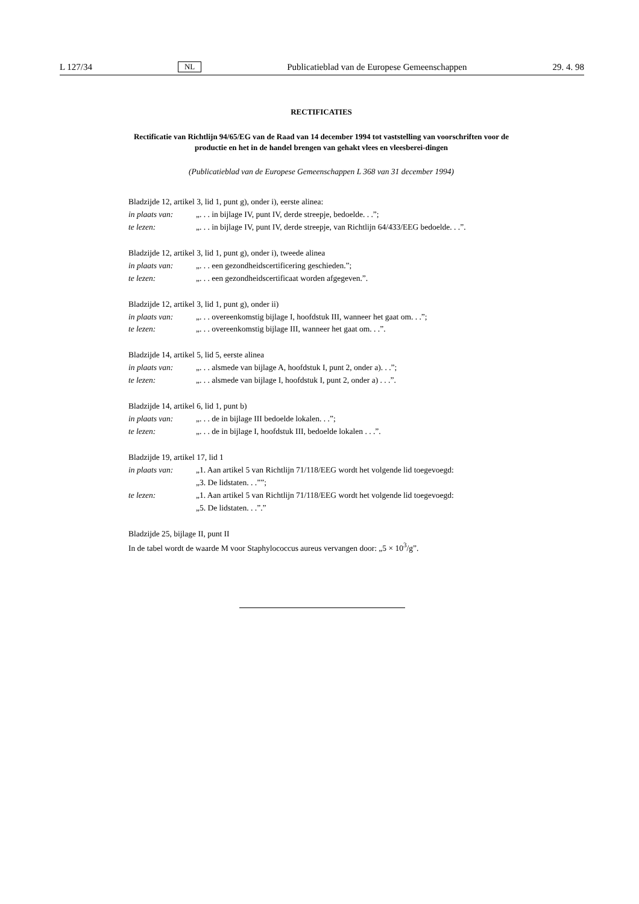L 127/34 NL Publicatieblad van de Europese Gemeenschappen 29. 4. 98
RECTIFICATIES
Rectificatie van Richtlijn 94/65/EG van de Raad van 14 december 1994 tot vaststelling van voorschriften voor de productie en het in de handel brengen van gehakt vlees en vleesberei-dingen
(Publicatieblad van de Europese Gemeenschappen L 368 van 31 december 1994)
Bladzijde 12, artikel 3, lid 1, punt g), onder i), eerste alinea:
in plaats van: „. . . in bijlage IV, punt IV, derde streepje, bedoelde. . .”;
te lezen: „. . . in bijlage IV, punt IV, derde streepje, van Richtlijn 64/433/EEG bedoelde. . .”.
Bladzijde 12, artikel 3, lid 1, punt g), onder i), tweede alinea
in plaats van: „. . . een gezondheidscertificering geschieden.”;
te lezen: „. . . een gezondheidscertificaat worden afgegeven.”.
Bladzijde 12, artikel 3, lid 1, punt g), onder ii)
in plaats van: „. . . overeenkomstig bijlage I, hoofdstuk III, wanneer het gaat om. . .”;
te lezen: „. . . overeenkomstig bijlage III, wanneer het gaat om. . .”.
Bladzijde 14, artikel 5, lid 5, eerste alinea
in plaats van: „. . . alsmede van bijlage A, hoofdstuk I, punt 2, onder a). . .”;
te lezen: „. . . alsmede van bijlage I, hoofdstuk I, punt 2, onder a) . . .”.
Bladzijde 14, artikel 6, lid 1, punt b)
in plaats van: „. . . de in bijlage III bedoelde lokalen. . .”;
te lezen: „. . . de in bijlage I, hoofdstuk III, bedoelde lokalen . . .”.
Bladzijde 19, artikel 17, lid 1
in plaats van: „1. Aan artikel 5 van Richtlijn 71/118/EEG wordt het volgende lid toegevoegd:
„3. De lidstaten. . .””;
te lezen: „1. Aan artikel 5 van Richtlijn 71/118/EEG wordt het volgende lid toegevoegd:
„5. De lidstaten. . .”.”
Bladzijde 25, bijlage II, punt II
In de tabel wordt de waarde M voor Staphylococcus aureus vervangen door: „5 × 10<sup>3</sup>/g”.